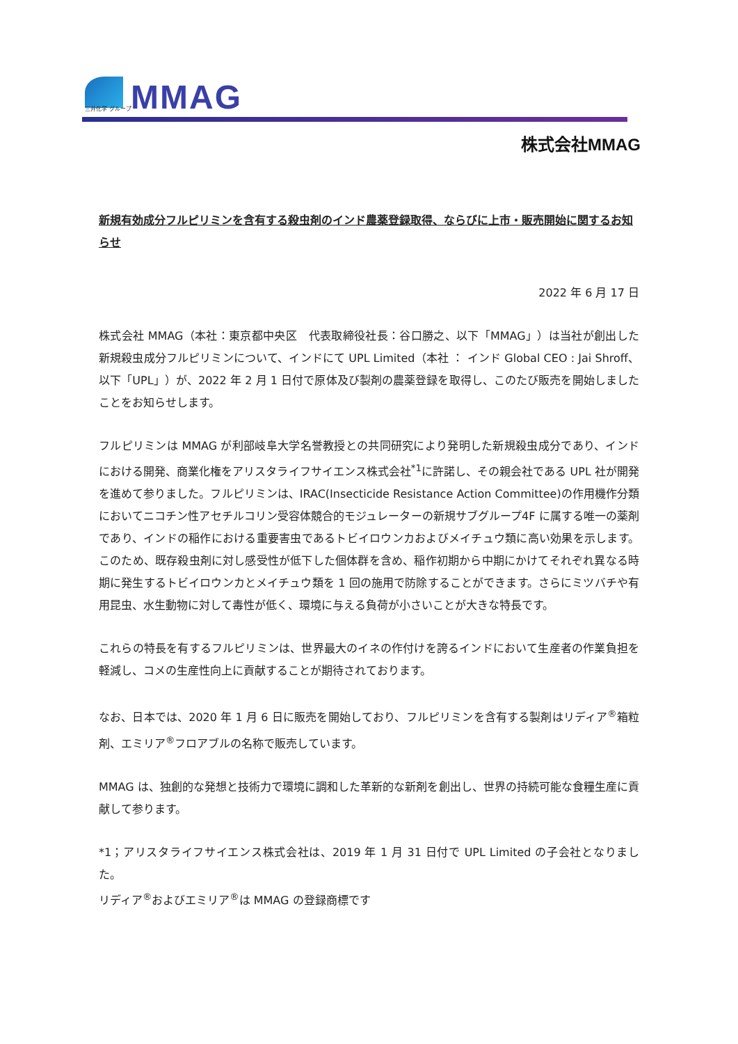MMAG
三井化学 グループ
株式会社MMAG
新規有効成分フルピリミンを含有する殺虫剤のインド農薬登録取得、ならびに上市・販売開始に関するお知らせ
2022 年 6 月 17 日
株式会社 MMAG（本社：東京都中央区　代表取締役社長：谷口勝之、以下「MMAG」）は当社が創出した新規殺虫成分フルピリミンについて、インドにて UPL Limited（本社 ： インド Global CEO : Jai Shroff、以下「UPL」）が、2022 年 2 月 1 日付で原体及び製剤の農薬登録を取得し、このたび販売を開始しましたことをお知らせします。
フルピリミンは MMAG が利部岐阜大学名誉教授との共同研究により発明した新規殺虫成分であり、インドにおける開発、商業化権をアリスタライフサイエンス株式会社<sup>*1</sup>に許諾し、その親会社である UPL 社が開発を進めて参りました。フルピリミンは、IRAC(Insecticide Resistance Action Committee)の作用機作分類においてニコチン性アセチルコリン受容体競合的モジュレーターの新規サブグループ4F に属する唯一の薬剤であり、インドの稲作における重要害虫であるトビイロウンカおよびメイチュウ類に高い効果を示します。このため、既存殺虫剤に対し感受性が低下した個体群を含め、稲作初期から中期にかけてそれぞれ異なる時期に発生するトビイロウンカとメイチュウ類を 1 回の施用で防除することができます。さらにミツバチや有用昆虫、水生動物に対して毒性が低く、環境に与える負荷が小さいことが大きな特長です。
これらの特長を有するフルピリミンは、世界最大のイネの作付けを誇るインドにおいて生産者の作業負担を軽減し、コメの生産性向上に貢献することが期待されております。
なお、日本では、2020 年 1 月 6 日に販売を開始しており、フルピリミンを含有する製剤はリディア<sup>®</sup>箱粒剤、エミリア<sup>®</sup>フロアブルの名称で販売しています。
MMAG は、独創的な発想と技術力で環境に調和した革新的な新剤を創出し、世界の持続可能な食糧生産に貢献して参ります。
*1；アリスタライフサイエンス株式会社は、2019 年 1 月 31 日付で UPL Limited の子会社となりました。
リディア<sup>®</sup>およびエミリア<sup>®</sup>は MMAG の登録商標です